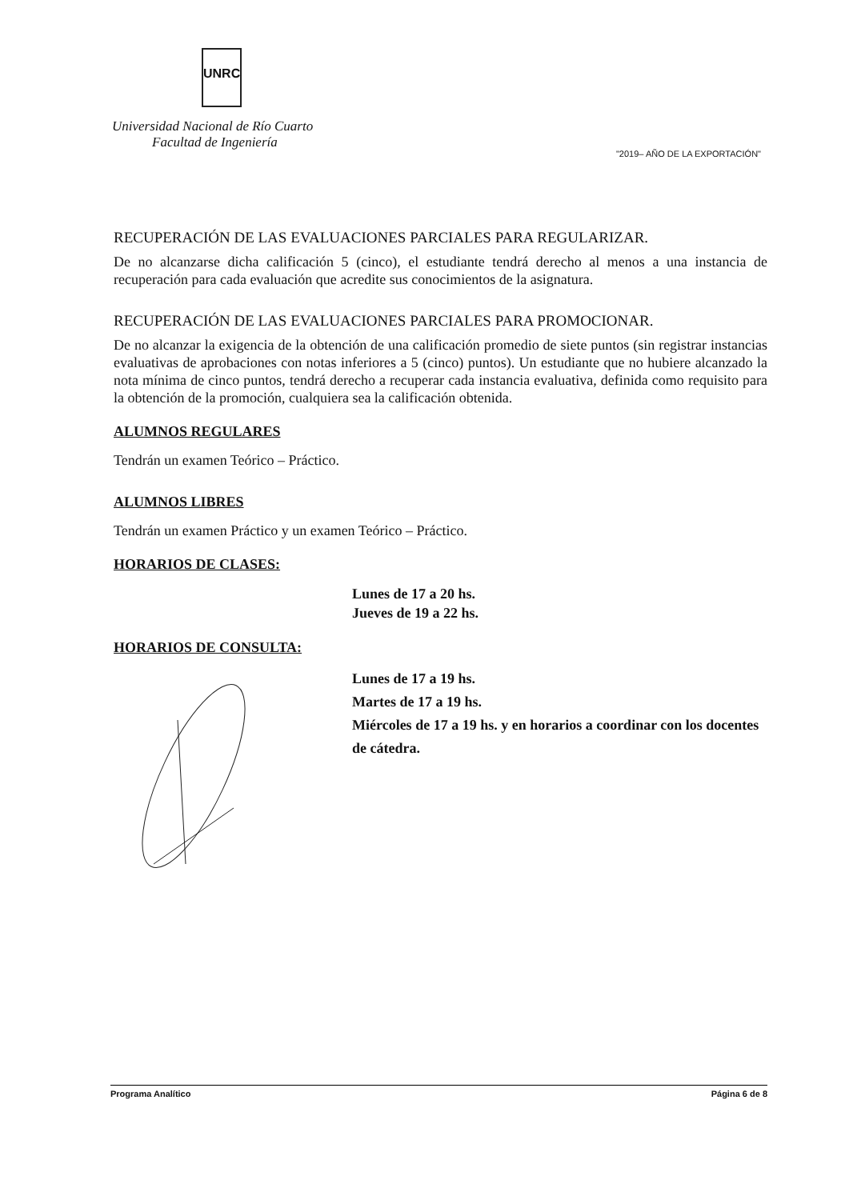UNRC
Universidad Nacional de Río Cuarto
Facultad de Ingeniería
"2019– AÑO DE LA EXPORTACIÓN"
RECUPERACIÓN DE LAS EVALUACIONES PARCIALES PARA REGULARIZAR.
De no alcanzarse dicha calificación 5 (cinco), el estudiante tendrá derecho al menos a una instancia de recuperación para cada evaluación que acredite sus conocimientos de la asignatura.
RECUPERACIÓN DE LAS EVALUACIONES PARCIALES PARA PROMOCIONAR.
De no alcanzar la exigencia de la obtención de una calificación promedio de siete puntos (sin registrar instancias evaluativas de aprobaciones con notas inferiores a 5 (cinco) puntos). Un estudiante que no hubiere alcanzado la nota mínima de cinco puntos, tendrá derecho a recuperar cada instancia evaluativa, definida como requisito para la obtención de la promoción, cualquiera sea la calificación obtenida.
ALUMNOS REGULARES
Tendrán un examen Teórico – Práctico.
ALUMNOS LIBRES
Tendrán un examen Práctico y un examen Teórico – Práctico.
HORARIOS DE CLASES:
Lunes de 17 a 20 hs.
Jueves de 19 a 22 hs.
HORARIOS DE CONSULTA:
Lunes de 17 a 19 hs.
Martes de 17 a 19 hs.
Miércoles de 17 a 19 hs. y en horarios a coordinar con los docentes de cátedra.
Programa Analítico Página 6 de 8